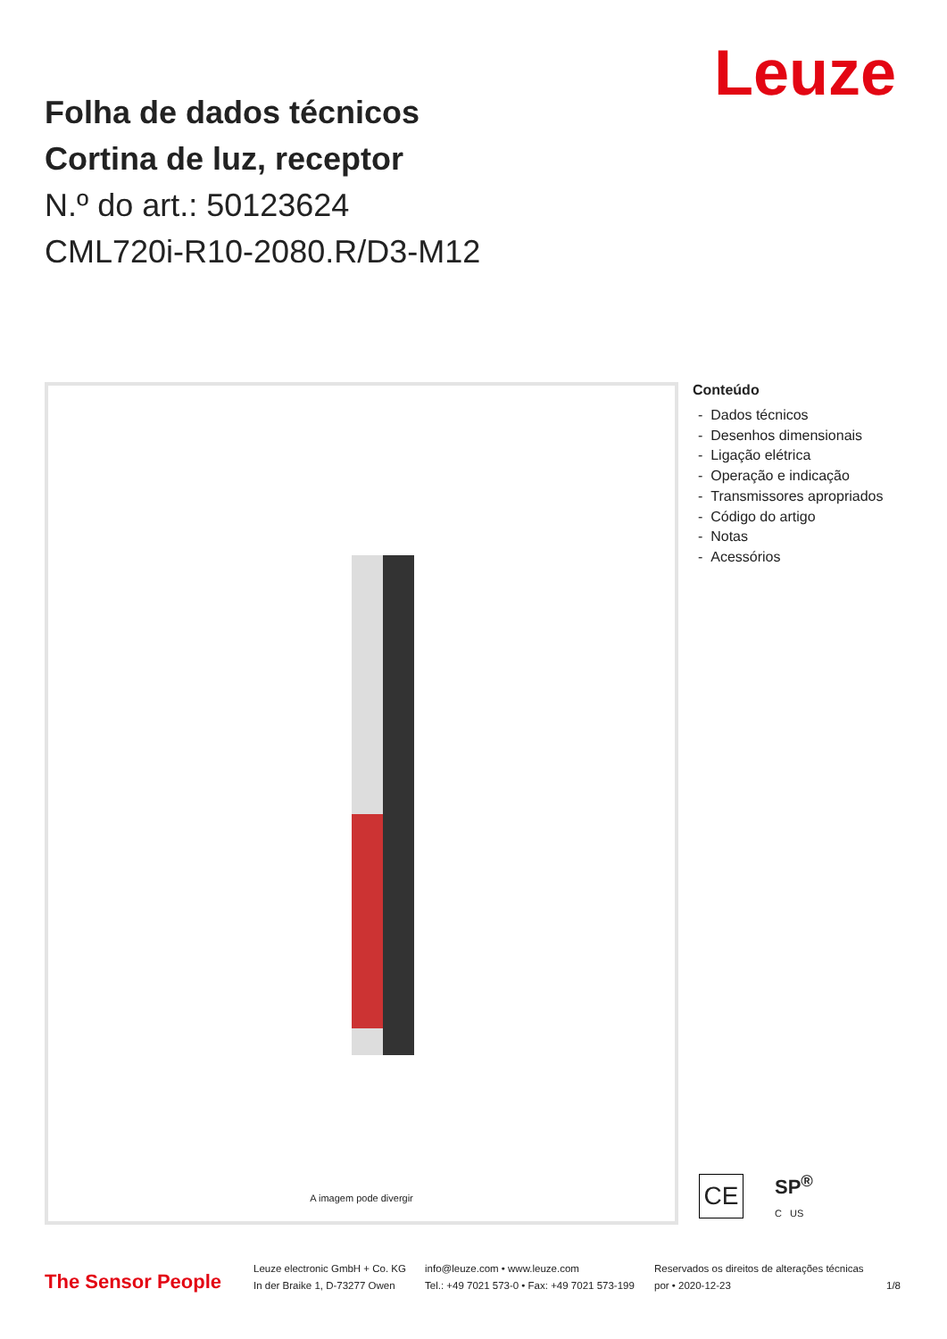Leuze
Folha de dados técnicos
Cortina de luz, receptor
N.º do art.: 50123624
CML720i-R10-2080.R/D3-M12
A imagem pode divergir
Conteúdo
- Dados técnicos
- Desenhos dimensionais
- Ligação elétrica
- Operação e indicação
- Transmissores apropriados
- Código do artigo
- Notas
- Acessórios
CE
SP<sup>®</sup>
C US
The Sensor People
Leuze electronic GmbH + Co. KG
In der Braike 1, D-73277 Owen
info@leuze.com • www.leuze.com
Tel.: +49 7021 573-0 • Fax: +49 7021 573-199
Reservados os direitos de alterações técnicas
por • 2020-12-23
1/8